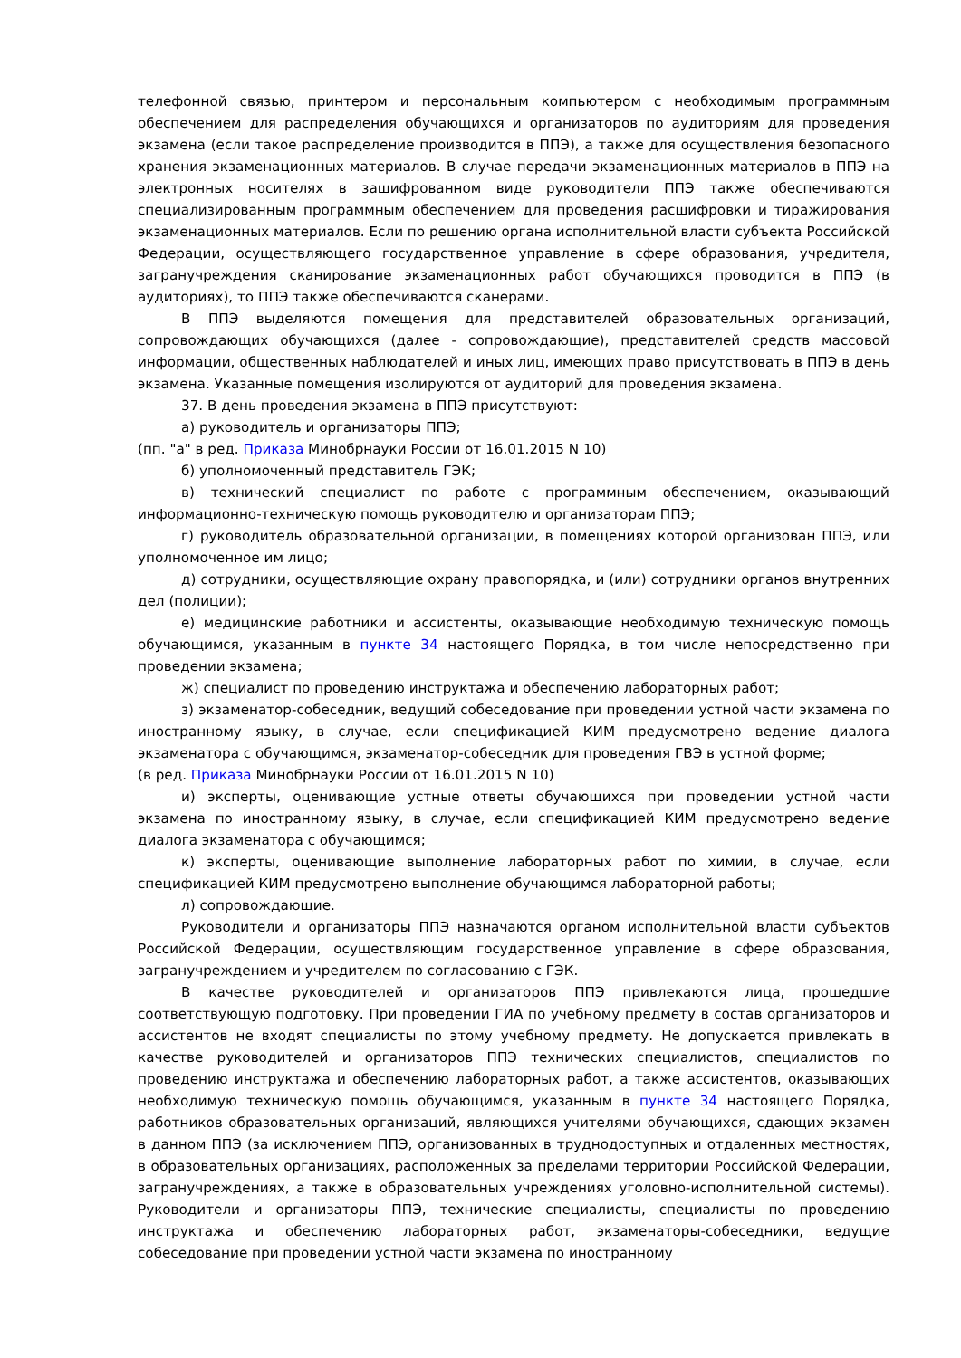телефонной связью, принтером и персональным компьютером с необходимым программным обеспечением для распределения обучающихся и организаторов по аудиториям для проведения экзамена (если такое распределение производится в ППЭ), а также для осуществления безопасного хранения экзаменационных материалов. В случае передачи экзаменационных материалов в ППЭ на электронных носителях в зашифрованном виде руководители ППЭ также обеспечиваются специализированным программным обеспечением для проведения расшифровки и тиражирования экзаменационных материалов. Если по решению органа исполнительной власти субъекта Российской Федерации, осуществляющего государственное управление в сфере образования, учредителя, загранучреждения сканирование экзаменационных работ обучающихся проводится в ППЭ (в аудиториях), то ППЭ также обеспечиваются сканерами.
В ППЭ выделяются помещения для представителей образовательных организаций, сопровождающих обучающихся (далее - сопровождающие), представителей средств массовой информации, общественных наблюдателей и иных лиц, имеющих право присутствовать в ППЭ в день экзамена. Указанные помещения изолируются от аудиторий для проведения экзамена.
37. В день проведения экзамена в ППЭ присутствуют:
а) руководитель и организаторы ППЭ;
(пп. "а" в ред. Приказа Минобрнауки России от 16.01.2015 N 10)
б) уполномоченный представитель ГЭК;
в) технический специалист по работе с программным обеспечением, оказывающий информационно-техническую помощь руководителю и организаторам ППЭ;
г) руководитель образовательной организации, в помещениях которой организован ППЭ, или уполномоченное им лицо;
д) сотрудники, осуществляющие охрану правопорядка, и (или) сотрудники органов внутренних дел (полиции);
е) медицинские работники и ассистенты, оказывающие необходимую техническую помощь обучающимся, указанным в пункте 34 настоящего Порядка, в том числе непосредственно при проведении экзамена;
ж) специалист по проведению инструктажа и обеспечению лабораторных работ;
з) экзаменатор-собеседник, ведущий собеседование при проведении устной части экзамена по иностранному языку, в случае, если спецификацией КИМ предусмотрено ведение диалога экзаменатора с обучающимся, экзаменатор-собеседник для проведения ГВЭ в устной форме;
(в ред. Приказа Минобрнауки России от 16.01.2015 N 10)
и) эксперты, оценивающие устные ответы обучающихся при проведении устной части экзамена по иностранному языку, в случае, если спецификацией КИМ предусмотрено ведение диалога экзаменатора с обучающимся;
к) эксперты, оценивающие выполнение лабораторных работ по химии, в случае, если спецификацией КИМ предусмотрено выполнение обучающимся лабораторной работы;
л) сопровождающие.
Руководители и организаторы ППЭ назначаются органом исполнительной власти субъектов Российской Федерации, осуществляющим государственное управление в сфере образования, загранучреждением и учредителем по согласованию с ГЭК.
В качестве руководителей и организаторов ППЭ привлекаются лица, прошедшие соответствующую подготовку. При проведении ГИА по учебному предмету в состав организаторов и ассистентов не входят специалисты по этому учебному предмету. Не допускается привлекать в качестве руководителей и организаторов ППЭ технических специалистов, специалистов по проведению инструктажа и обеспечению лабораторных работ, а также ассистентов, оказывающих необходимую техническую помощь обучающимся, указанным в пункте 34 настоящего Порядка, работников образовательных организаций, являющихся учителями обучающихся, сдающих экзамен в данном ППЭ (за исключением ППЭ, организованных в труднодоступных и отдаленных местностях, в образовательных организациях, расположенных за пределами территории Российской Федерации, загранучреждениях, а также в образовательных учреждениях уголовно-исполнительной системы). Руководители и организаторы ППЭ, технические специалисты, специалисты по проведению инструктажа и обеспечению лабораторных работ, экзаменаторы-собеседники, ведущие собеседование при проведении устной части экзамена по иностранному